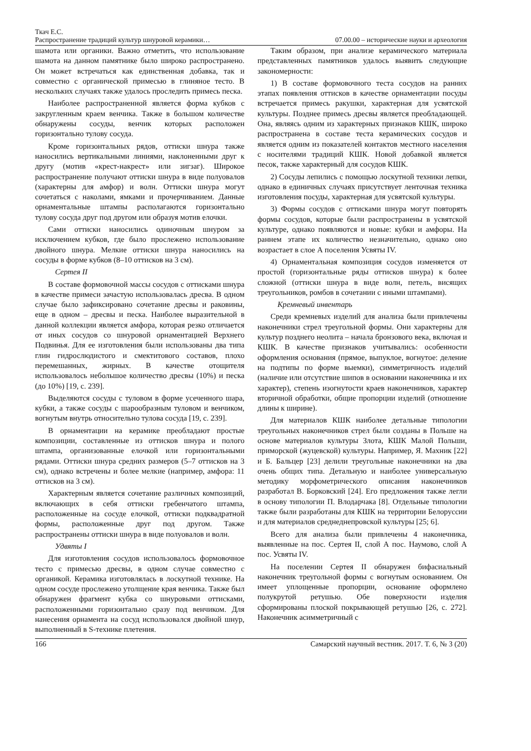Ткач Е.С.
Распространение традиций культур шнуровой керамики… 07.00.00 – исторические науки и археология
шамота или органики. Важно отметить, что использование шамота на данном памятнике было широко распространено. Он может встречаться как единственная добавка, так и совместно с органической примесью в глиняное тесто. В нескольких случаях также удалось проследить примесь песка.
Наиболее распространенной является форма кубков с закругленным краем венчика. Также в большом количестве обнаружены сосуды, венчик которых расположен горизонтально тулову сосуда.
Кроме горизонтальных рядов, оттиски шнура также наносились вертикальными линиями, наклоненными друг к другу (мотив «крест-накрест» или зигзаг). Широкое распространение получают оттиски шнура в виде полуовалов (характерны для амфор) и волн. Оттиски шнура могут сочетаться с наколами, ямками и прочерчиванием. Данные орнаментальные штампы располагаются горизонтально тулову сосуда друг под другом или образуя мотив елочки.
Сами оттиски наносились одиночным шнуром за исключением кубков, где было прослежено использование двойного шнура. Мелкие оттиски шнура наносились на сосуды в форме кубков (8–10 оттисков на 3 см).
Сертея II
В составе формовочной массы сосудов с оттисками шнура в качестве примеси зачастую использовалась дресва. В одном случае было зафиксировано сочетание дресвы и раковины, еще в одном – дресвы и песка. Наиболее выразительной в данной коллекции является амфора, которая резко отличается от иных сосудов со шнуровой орнаментацией Верхнего Подвинья. Для ее изготовления были использованы два типа глин гидрослюдистого и смектитового составов, плохо перемешанных, жирных. В качестве отощителя использовалось небольшое количество дресвы (10%) и песка (до 10%) [19, с. 239].
Выделяются сосуды с туловом в форме усеченного шара, кубки, а также сосуды с шарообразным туловом и венчиком, вогнутым внутрь относительно тулова сосуда [19, с. 239].
В орнаментации на керамике преобладают простые композиции, составленные из оттисков шнура и полого штампа, организованные елочкой или горизонтальными рядами. Оттиски шнура средних размеров (5–7 оттисков на 3 см), однако встречены и более мелкие (например, амфора: 11 оттисков на 3 см).
Характерным является сочетание различных композиций, включающих в себя оттиски гребенчатого штампа, расположенные на сосуде елочкой, оттиски подквадратной формы, расположенные друг под другом. Также распространены оттиски шнура в виде полуовалов и волн.
Удвяты I
Для изготовления сосудов использовалось формовочное тесто с примесью дресвы, в одном случае совместно с органикой. Керамика изготовлялась в лоскутной технике. На одном сосуде прослежено утолщение края венчика. Также был обнаружен фрагмент кубка со шнуровыми оттисками, расположенными горизонтально сразу под венчиком. Для нанесения орнамента на сосуд использовался двойной шнур, выполненный в S-технике плетения.
Таким образом, при анализе керамического материала представленных памятников удалось выявить следующие закономерности:
1) В составе формовочного теста сосудов на ранних этапах появления оттисков в качестве орнаментации посуды встречается примесь ракушки, характерная для усвятской культуры. Позднее примесь дресвы является преобладающей. Она, являясь одним из характерных признаков КШК, широко распространена в составе теста керамических сосудов и является одним из показателей контактов местного населения с носителями традиций КШК. Новой добавкой является песок, также характерный для сосудов КШК.
2) Сосуды лепились с помощью лоскутной техники лепки, однако в единичных случаях присутствует ленточная техника изготовления посуды, характерная для усвятской культуры.
3) Формы сосудов с оттисками шнура могут повторять формы сосудов, которые были распространены в усвятской культуре, однако появляются и новые: кубки и амфоры. На раннем этапе их количество незначительно, однако оно возрастает в слое А поселения Усвяты IV.
4) Орнаментальная композиция сосудов изменяется от простой (горизонтальные ряды оттисков шнура) к более сложной (оттиски шнура в виде волн, петель, висящих треугольников, ромбов в сочетании с иными штампами).
Кремневый инвентарь
Среди кремневых изделий для анализа были привлечены наконечники стрел треугольной формы. Они характерны для культур позднего неолита – начала бронзового века, включая и КШК. В качестве признаков учитывались: особенности оформления основания (прямое, выпуклое, вогнутое: деление на подтипы по форме выемки), симметричность изделий (наличие или отсутствие шипов в основании наконечника и их характер), степень изогнутости краев наконечников, характер вторичной обработки, общие пропорции изделий (отношение длины к ширине).
Для материалов КШК наиболее детальные типологии треугольных наконечников стрел были созданы в Польше на основе материалов культуры Злота, КШК Малой Польши, приморской (жуцевской) культуры. Например, Я. Махник [22] и Б. Бальцер [23] делили треугольные наконечники на два очень общих типа. Детальную и наиболее универсальную методику морфометрического описания наконечников разработал В. Борковский [24]. Его предложения также легли в основу типологии П. Влодарчака [8]. Отдельные типологии также были разработаны для КШК на территории Белоруссии и для материалов среднеднепровской культуры [25; 6].
Всего для анализа были привлечены 4 наконечника, выявленные на пос. Сертея II, слой А пос. Наумово, слой А пос. Усвяты IV.
На поселении Сертея II обнаружен бифасиальный наконечник треугольной формы с вогнутым основанием. Он имеет уплощенные пропорции, основание оформлено полукрутой ретушью. Обе поверхности изделия сформированы плоской покрывающей ретушью [26, с. 272]. Наконечник асимметричный с
166 Самарский научный вестник. 2017. Т. 6, № 3 (20)